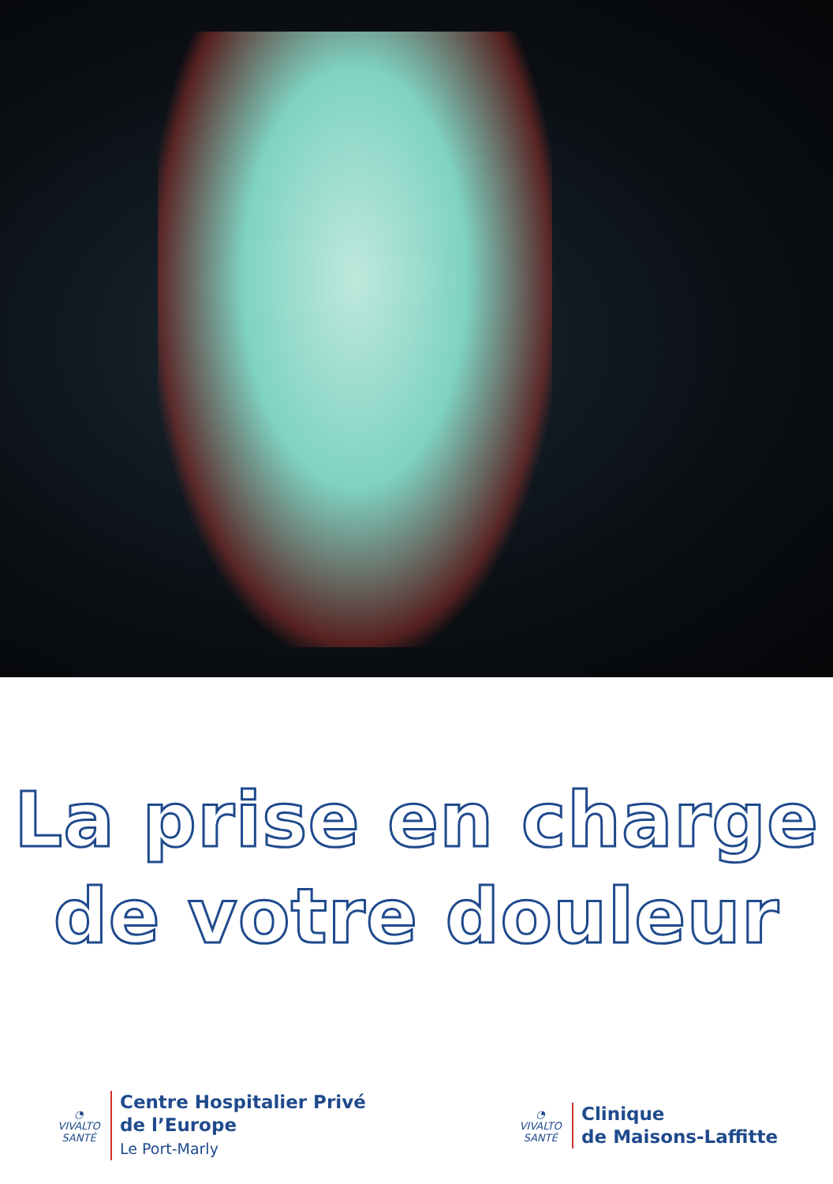La prise en charge
de votre douleur
◔
VIVALTO SANTÉ
Centre Hospitalier Privé
de l’Europe
Le Port-Marly
◔
VIVALTO SANTÉ
Clinique
de Maisons-Laffitte